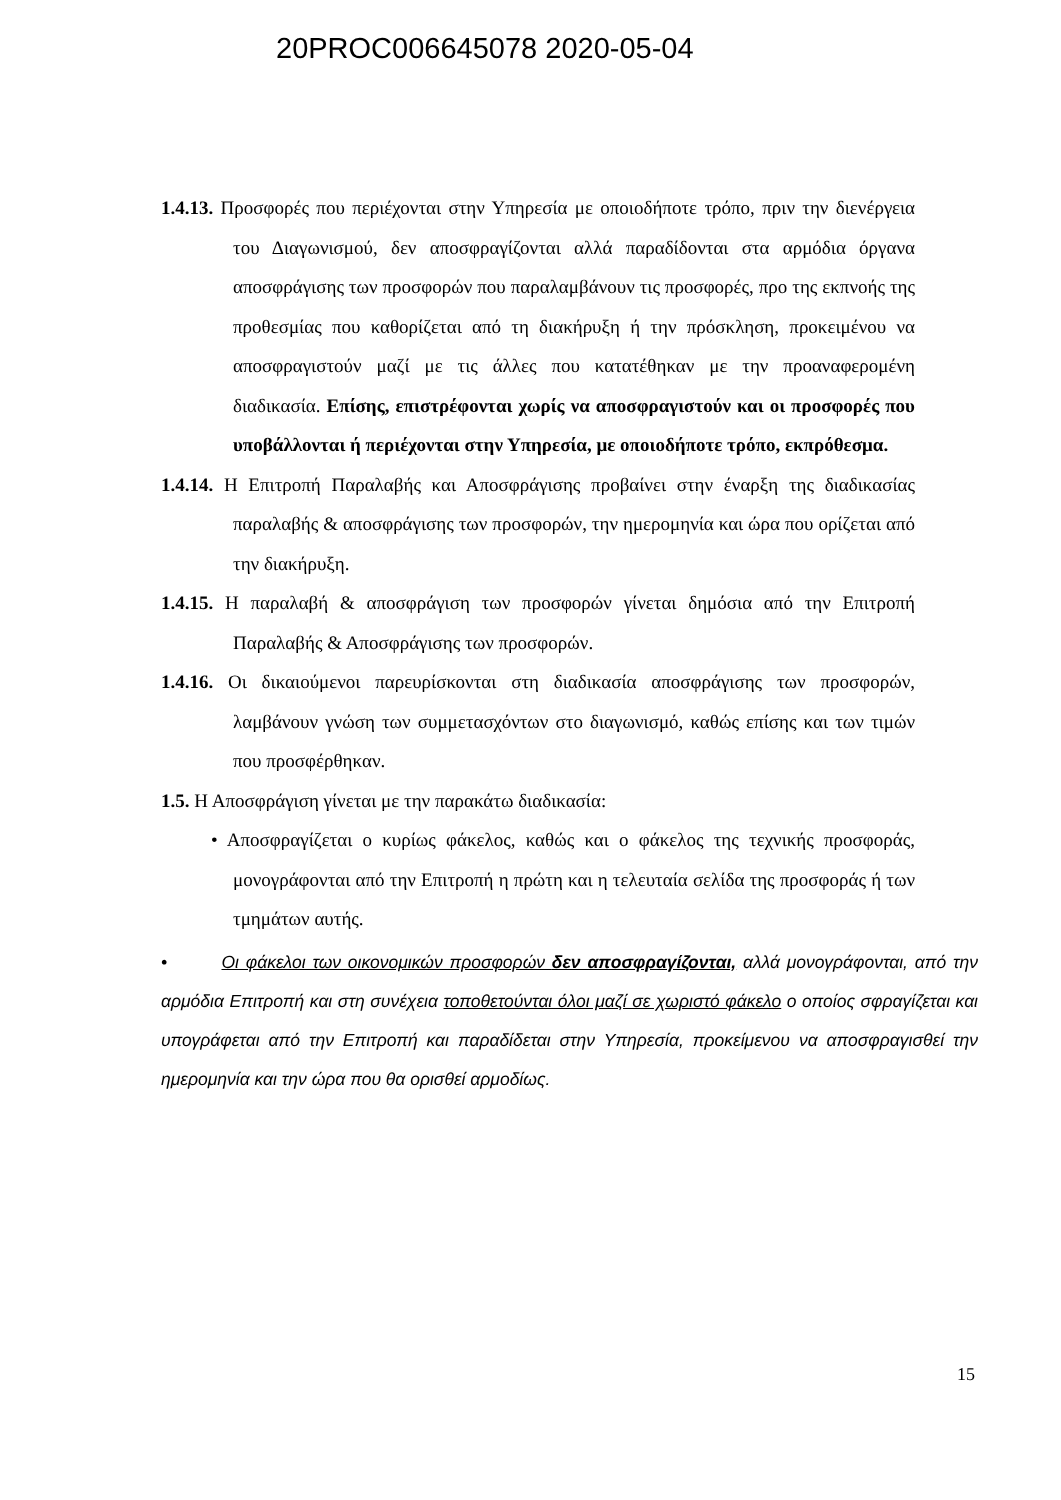20PROC006645078 2020-05-04
1.4.13. Προσφορές που περιέχονται στην Υπηρεσία με οποιοδήποτε τρόπο, πριν την διενέργεια του Διαγωνισμού, δεν αποσφραγίζονται αλλά παραδίδονται στα αρμόδια όργανα αποσφράγισης των προσφορών που παραλαμβάνουν τις προσφορές, προ της εκπνοής της προθεσμίας που καθορίζεται από τη διακήρυξη ή την πρόσκληση, προκειμένου να αποσφραγιστούν μαζί με τις άλλες που κατατέθηκαν με την προαναφερομένη διαδικασία. Επίσης, επιστρέφονται χωρίς να αποσφραγιστούν και οι προσφορές που υποβάλλονται ή περιέχονται στην Υπηρεσία, με οποιοδήποτε τρόπο, εκπρόθεσμα.
1.4.14. Η Επιτροπή Παραλαβής και Αποσφράγισης προβαίνει στην έναρξη της διαδικασίας παραλαβής & αποσφράγισης των προσφορών, την ημερομηνία και ώρα που ορίζεται από την διακήρυξη.
1.4.15. Η παραλαβή & αποσφράγιση των προσφορών γίνεται δημόσια από την Επιτροπή Παραλαβής & Αποσφράγισης των προσφορών.
1.4.16. Οι δικαιούμενοι παρευρίσκονται στη διαδικασία αποσφράγισης των προσφορών, λαμβάνουν γνώση των συμμετασχόντων στο διαγωνισμό, καθώς επίσης και των τιμών που προσφέρθηκαν.
1.5. Η Αποσφράγιση γίνεται με την παρακάτω διαδικασία:
• Αποσφραγίζεται ο κυρίως φάκελος, καθώς και ο φάκελος της τεχνικής προσφοράς, μονογράφονται από την Επιτροπή η πρώτη και η τελευταία σελίδα της προσφοράς ή των τμημάτων αυτής.
• Οι φάκελοι των οικονομικών προσφορών δεν αποσφραγίζονται, αλλά μονογράφονται, από την αρμόδια Επιτροπή και στη συνέχεια τοποθετούνται όλοι μαζί σε χωριστό φάκελο ο οποίος σφραγίζεται και υπογράφεται από την Επιτροπή και παραδίδεται στην Υπηρεσία, προκείμενου να αποσφραγισθεί την ημερομηνία και την ώρα που θα ορισθεί αρμοδίως.
15